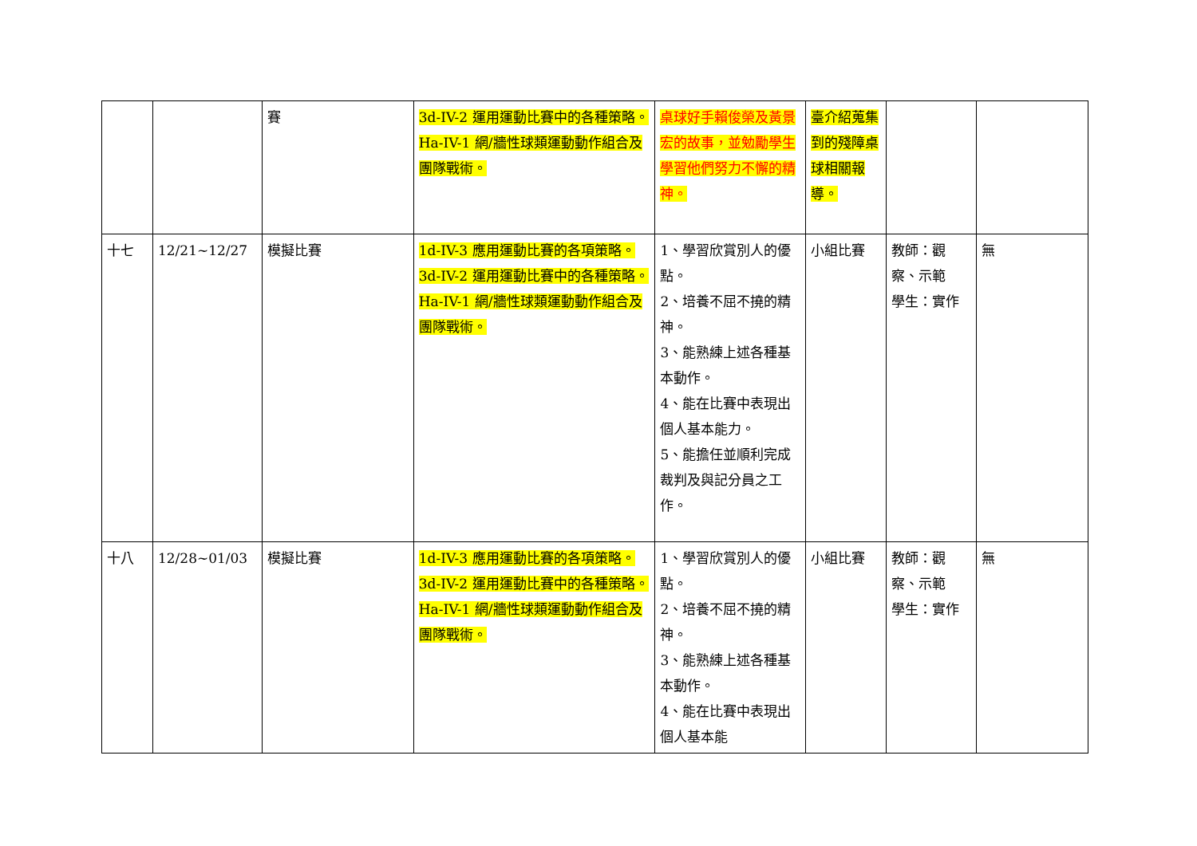| | | 賽 | 3d-IV-2 運用運動比賽中的各種策略。 Ha-IV-1 網/牆性球類運動動作組合及團隊戰術。 | 桌球好手賴俊榮及黃景宏的故事，並勉勵學生學習他們努力不懈的精神。 | 臺介紹蒐集到的殘障桌球相關報導。 | | |
| 十七 | 12/21~12/27 | 模擬比賽 | 1d-IV-3 應用運動比賽的各項策略。 3d-IV-2 運用運動比賽中的各種策略。 Ha-IV-1 網/牆性球類運動動作組合及團隊戰術。 | 1、學習欣賞別人的優點。 2、培養不屈不撓的精神。 3、能熟練上述各種基本動作。 4、能在比賽中表現出個人基本能力。 5、能擔任並順利完成裁判及與記分員之工作。 | 小組比賽 | 教師：觀察、示範 學生：實作 | 無 |
| 十八 | 12/28~01/03 | 模擬比賽 | 1d-IV-3 應用運動比賽的各項策略。 3d-IV-2 運用運動比賽中的各種策略。 Ha-IV-1 網/牆性球類運動動作組合及團隊戰術。 | 1、學習欣賞別人的優點。 2、培養不屈不撓的精神。 3、能熟練上述各種基本動作。 4、能在比賽中表現出個人基本能 | 小組比賽 | 教師：觀察、示範 學生：實作 | 無 |